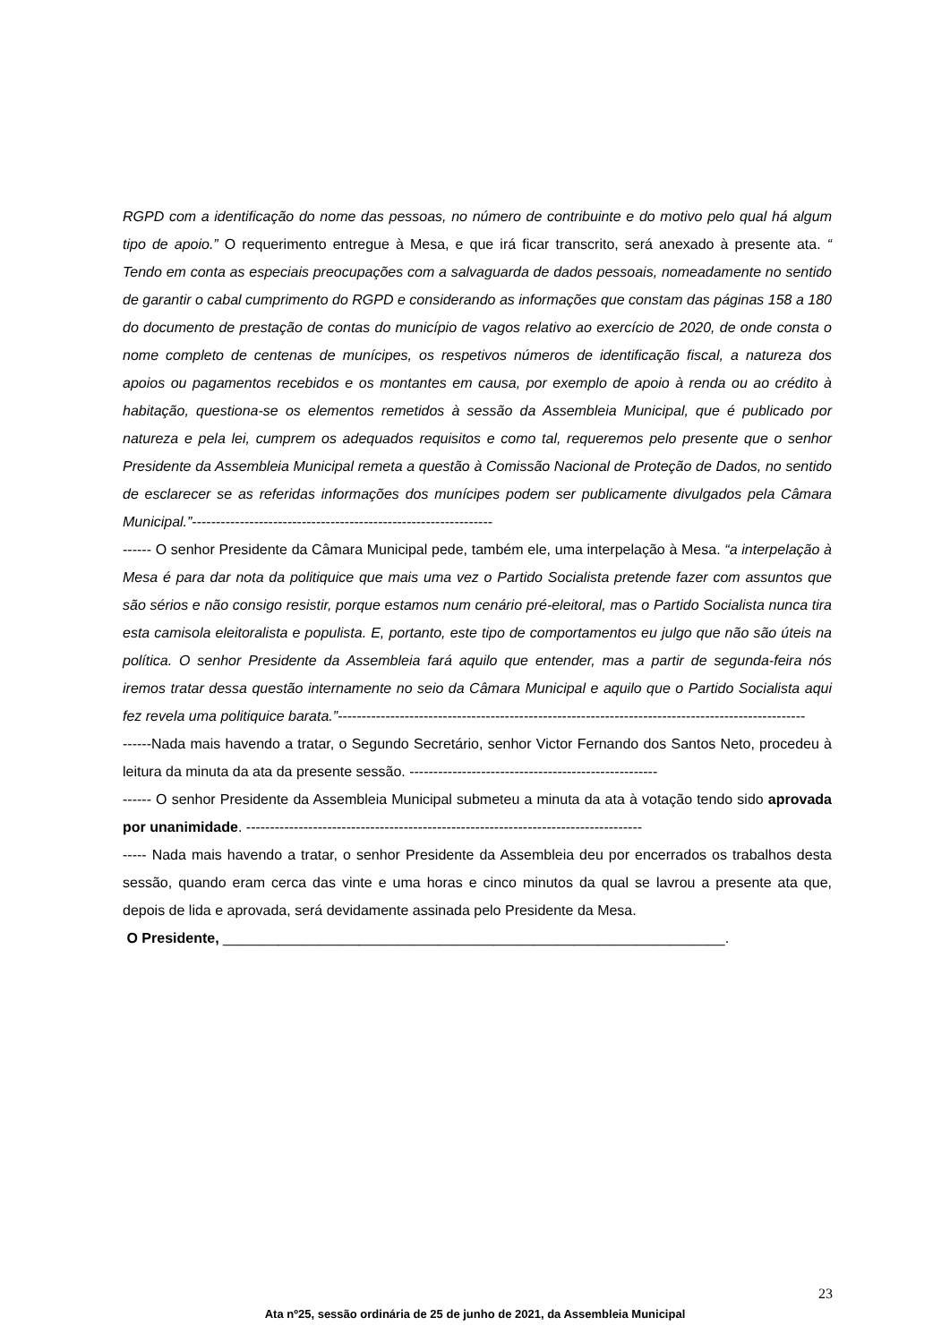RGPD com a identificação do nome das pessoas, no número de contribuinte e do motivo pelo qual há algum tipo de apoio.” O requerimento entregue à Mesa, e que irá ficar transcrito, será anexado à presente ata. “ Tendo em conta as especiais preocupações com a salvaguarda de dados pessoais, nomeadamente no sentido de garantir o cabal cumprimento do RGPD e considerando as informações que constam das páginas 158 a 180 do documento de prestação de contas do município de vagos relativo ao exercício de 2020, de onde consta o nome completo de centenas de munícipes, os respetivos números de identificação fiscal, a natureza dos apoios ou pagamentos recebidos e os montantes em causa, por exemplo de apoio à renda ou ao crédito à habitação, questiona-se os elementos remetidos à sessão da Assembleia Municipal, que é publicado por natureza e pela lei, cumprem os adequados requisitos e como tal, requeremos pelo presente que o senhor Presidente da Assembleia Municipal remeta a questão à Comissão Nacional de Proteção de Dados, no sentido de esclarecer se as referidas informações dos munícipes podem ser publicamente divulgados pela Câmara Municipal.”---------------------------------------------------------------
------ O senhor Presidente da Câmara Municipal pede, também ele, uma interpelação à Mesa. “a interpelação à Mesa é para dar nota da politiquice que mais uma vez o Partido Socialista pretende fazer com assuntos que são sérios e não consigo resistir, porque estamos num cenário pré-eleitoral, mas o Partido Socialista nunca tira esta camisola eleitoralista e populista. E, portanto, este tipo de comportamentos eu julgo que não são úteis na política. O senhor Presidente da Assembleia fará aquilo que entender, mas a partir de segunda-feira nós iremos tratar dessa questão internamente no seio da Câmara Municipal e aquilo que o Partido Socialista aqui fez revela uma politiquice barata.”--------------------------------------------------------------------------------------------------
------Nada mais havendo a tratar, o Segundo Secretário, senhor Victor Fernando dos Santos Neto, procedeu à leitura da minuta da ata da presente sessão. ----------------------------------------------------
------ O senhor Presidente da Assembleia Municipal submeteu a minuta da ata à votação tendo sido aprovada por unanimidade. -----------------------------------------------------------------------------------
----- Nada mais havendo a tratar, o senhor Presidente da Assembleia deu por encerrados os trabalhos desta sessão, quando eram cerca das vinte e uma horas e cinco minutos da qual se lavrou a presente ata que, depois de lida e aprovada, será devidamente assinada pelo Presidente da Mesa.
O Presidente, _______________________________________________________________.
23
Ata nº25, sessão ordinária de 25 de junho de 2021, da Assembleia Municipal